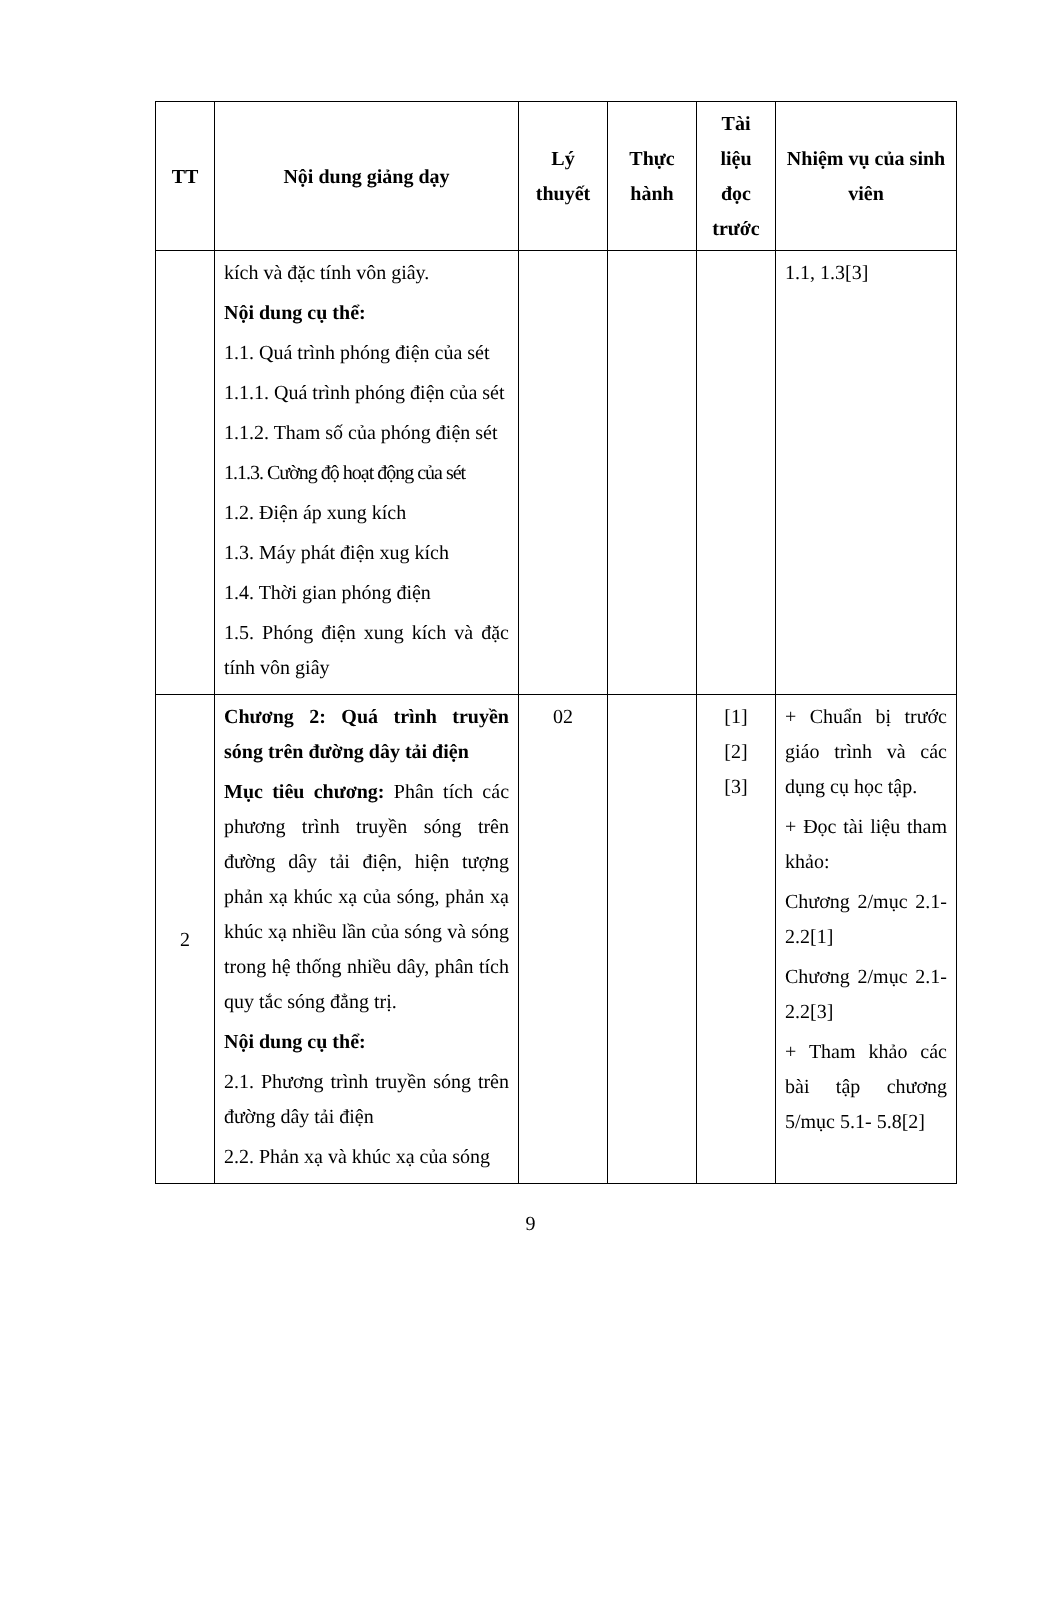| TT | Nội dung giảng dạy | Lý thuyết | Thực hành | Tài liệu đọc trước | Nhiệm vụ của sinh viên |
| --- | --- | --- | --- | --- | --- |
| | kích và đặc tính vôn giây. Nội dung cụ thể: 1.1. Quá trình phóng điện của sét 1.1.1. Quá trình phóng điện của sét 1.1.2. Tham số của phóng điện sét 1.1.3. Cường độ hoạt động của sét 1.2. Điện áp xung kích 1.3. Máy phát điện xug kích 1.4. Thời gian phóng điện 1.5. Phóng điện xung kích và đặc tính vôn giây | | | | 1.1, 1.3[3] |
| 2 | Chương 2: Quá trình truyền sóng trên đường dây tải điện Mục tiêu chương: Phân tích các phương trình truyền sóng trên đường dây tải điện, hiện tượng phản xạ khúc xạ của sóng, phản xạ khúc xạ nhiều lần của sóng và sóng trong hệ thống nhiều dây, phân tích quy tắc sóng đẳng trị. Nội dung cụ thể: 2.1. Phương trình truyền sóng trên đường dây tải điện 2.2. Phản xạ và khúc xạ của sóng | 02 | | [1] [2] [3] | + Chuẩn bị trước giáo trình và các dụng cụ học tập. + Đọc tài liệu tham khảo: Chương 2/mục 2.1- 2.2[1] Chương 2/mục 2.1- 2.2[3] + Tham khảo các bài tập chương 5/mục 5.1- 5.8[2] |
9